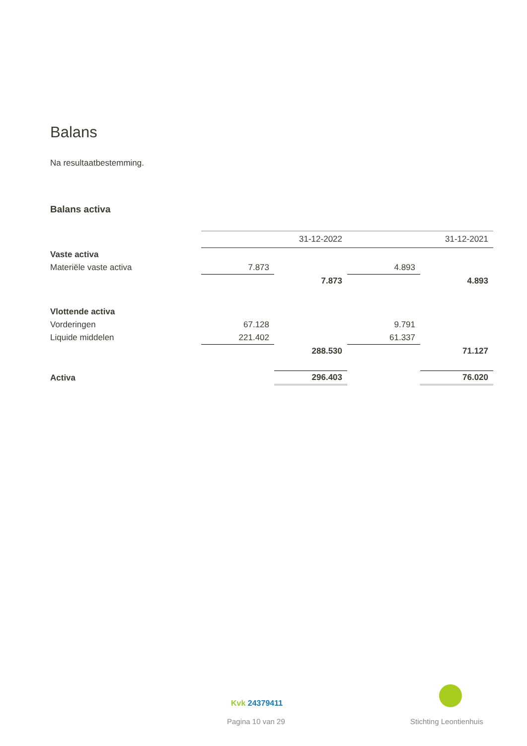Balans
Na resultaatbestemming.
Balans activa
| | | 31-12-2022 | | 31-12-2021 |
| Vaste activa | | | | |
| Materiële vaste activa | 7.873 | | 4.893 | |
| | | 7.873 | | 4.893 |
| Vlottende activa | | | | |
| Vorderingen | 67.128 | | 9.791 | |
| Liquide middelen | 221.402 | | 61.337 | |
| | | 288.530 | | 71.127 |
| Activa | | 296.403 | | 76.020 |
Kvk 24379411
Pagina 10 van 29 Stichting Leontienhuis